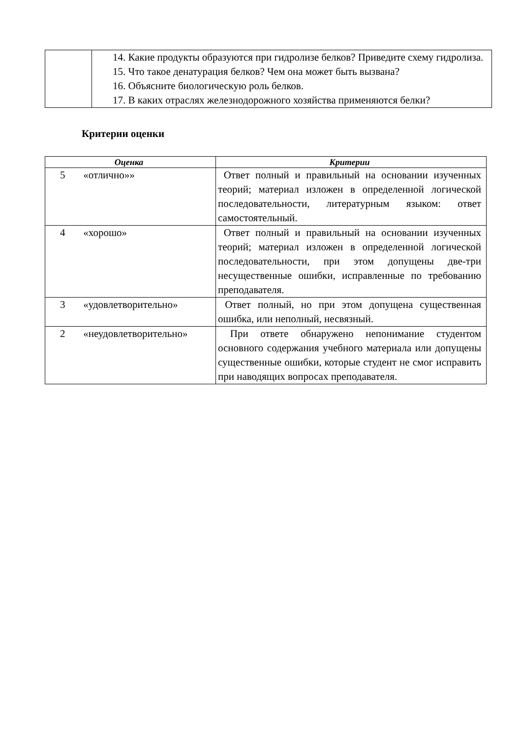| | 14. Какие продукты образуются при гидролизе белков? Приведите схему гидролиза. 15. Что такое денатурация белков? Чем она может быть вызвана? 16. Объясните биологическую роль белков. 17. В каких отраслях железнодорожного хозяйства применяются белки? |
Критерии оценки
| Оценка | Критерии |
| --- | --- |
| 5 «отлично»» | Ответ полный и правильный на основании изученных теорий; материал изложен в определенной логической последовательности, литературным языком: ответ самостоятельный. |
| 4 «хорошо» | Ответ полный и правильный на основании изученных теорий; материал изложен в определенной логической последовательности, при этом допущены две-три несущественные ошибки, исправленные по требованию преподавателя. |
| 3 «удовлетворительно» | Ответ полный, но при этом допущена существенная ошибка, или неполный, несвязный. |
| 2 «неудовлетворительно» | При ответе обнаружено непонимание студентом основного содержания учебного материала или допущены существенные ошибки, которые студент не смог исправить при наводящих вопросах преподавателя. |